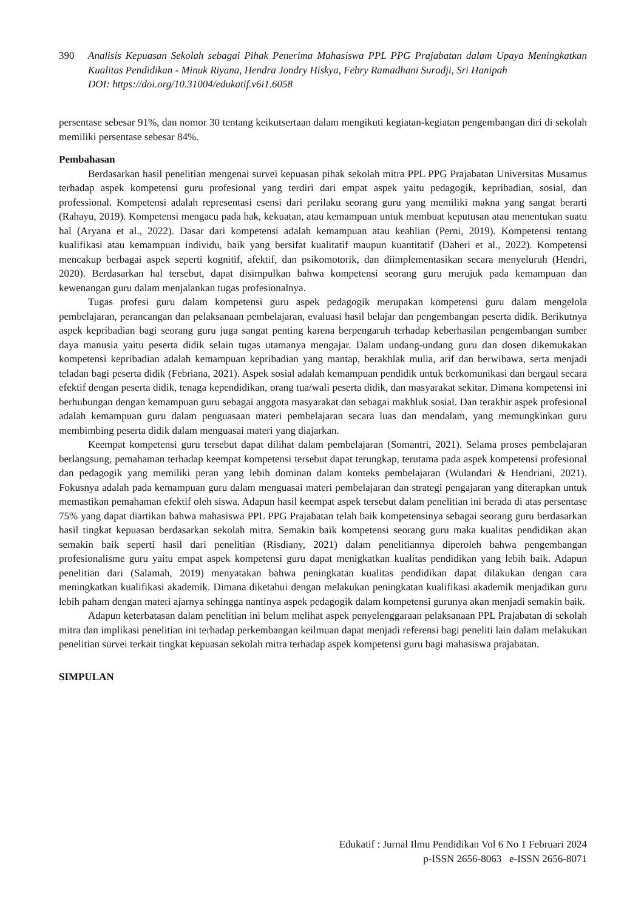390 Analisis Kepuasan Sekolah sebagai Pihak Penerima Mahasiswa PPL PPG Prajabatan dalam Upaya Meningkatkan Kualitas Pendidikan - Minuk Riyana, Hendra Jondry Hiskya, Febry Ramadhani Suradji, Sri Hanipah
DOI: https://doi.org/10.31004/edukatif.v6i1.6058
persentase sebesar 91%, dan nomor 30 tentang keikutsertaan dalam mengikuti kegiatan-kegiatan pengembangan diri di sekolah memiliki persentase sebesar 84%.
Pembahasan
Berdasarkan hasil penelitian mengenai survei kepuasan pihak sekolah mitra PPL PPG Prajabatan Universitas Musamus terhadap aspek kompetensi guru profesional yang terdiri dari empat aspek yaitu pedagogik, kepribadian, sosial, dan professional. Kompetensi adalah representasi esensi dari perilaku seorang guru yang memiliki makna yang sangat berarti (Rahayu, 2019). Kompetensi mengacu pada hak, kekuatan, atau kemampuan untuk membuat keputusan atau menentukan suatu hal (Aryana et al., 2022). Dasar dari kompetensi adalah kemampuan atau keahlian (Perni, 2019). Kompetensi tentang kualifikasi atau kemampuan individu, baik yang bersifat kualitatif maupun kuantitatif (Daheri et al., 2022). Kompetensi mencakup berbagai aspek seperti kognitif, afektif, dan psikomotorik, dan diimplementasikan secara menyeluruh (Hendri, 2020). Berdasarkan hal tersebut, dapat disimpulkan bahwa kompetensi seorang guru merujuk pada kemampuan dan kewenangan guru dalam menjalankan tugas profesionalnya.
Tugas profesi guru dalam kompetensi guru aspek pedagogik merupakan kompetensi guru dalam mengelola pembelajaran, perancangan dan pelaksanaan pembelajaran, evaluasi hasil belajar dan pengembangan peserta didik. Berikutnya aspek kepribadian bagi seorang guru juga sangat penting karena berpengaruh terhadap keberhasilan pengembangan sumber daya manusia yaitu peserta didik selain tugas utamanya mengajar. Dalam undang-undang guru dan dosen dikemukakan kompetensi kepribadian adalah kemampuan kepribadian yang mantap, berakhlak mulia, arif dan berwibawa, serta menjadi teladan bagi peserta didik (Febriana, 2021). Aspek sosial adalah kemampuan pendidik untuk berkomunikasi dan bergaul secara efektif dengan peserta didik, tenaga kependidikan, orang tua/wali peserta didik, dan masyarakat sekitar. Dimana kompetensi ini berhubungan dengan kemampuan guru sebagai anggota masyarakat dan sebagai makhluk sosial. Dan terakhir aspek profesional adalah kemampuan guru dalam penguasaan materi pembelajaran secara luas dan mendalam, yang memungkinkan guru membimbing peserta didik dalam menguasai materi yang diajarkan.
Keempat kompetensi guru tersebut dapat dilihat dalam pembelajaran (Somantri, 2021). Selama proses pembelajaran berlangsung, pemahaman terhadap keempat kompetensi tersebut dapat terungkap, terutama pada aspek kompetensi profesional dan pedagogik yang memiliki peran yang lebih dominan dalam konteks pembelajaran (Wulandari & Hendriani, 2021). Fokusnya adalah pada kemampuan guru dalam menguasai materi pembelajaran dan strategi pengajaran yang diterapkan untuk memastikan pemahaman efektif oleh siswa. Adapun hasil keempat aspek tersebut dalam penelitian ini berada di atas persentase 75% yang dapat diartikan bahwa mahasiswa PPL PPG Prajabatan telah baik kompetensinya sebagai seorang guru berdasarkan hasil tingkat kepuasan berdasarkan sekolah mitra. Semakin baik kompetensi seorang guru maka kualitas pendidikan akan semakin baik seperti hasil dari penelitian (Risdiany, 2021) dalam penelitiannya diperoleh bahwa pengembangan profesionalisme guru yaitu empat aspek kompetensi guru dapat menigkatkan kualitas pendidikan yang lebih baik. Adapun penelitian dari (Salamah, 2019) menyatakan bahwa peningkatan kualitas pendidikan dapat dilakukan dengan cara meningkatkan kualifikasi akademik. Dimana diketahui dengan melakukan peningkatan kualifikasi akademik menjadikan guru lebih paham dengan materi ajarnya sehingga nantinya aspek pedagogik dalam kompetensi gurunya akan menjadi semakin baik.
Adapun keterbatasan dalam penelitian ini belum melihat aspek penyelenggaraan pelaksanaan PPL Prajabatan di sekolah mitra dan implikasi penelitian ini terhadap perkembangan keilmuan dapat menjadi referensi bagi peneliti lain dalam melakukan penelitian survei terkait tingkat kepuasan sekolah mitra terhadap aspek kompetensi guru bagi mahasiswa prajabatan.
SIMPULAN
Edukatif : Jurnal Ilmu Pendidikan Vol 6 No 1 Februari 2024
p-ISSN 2656-8063 e-ISSN 2656-8071